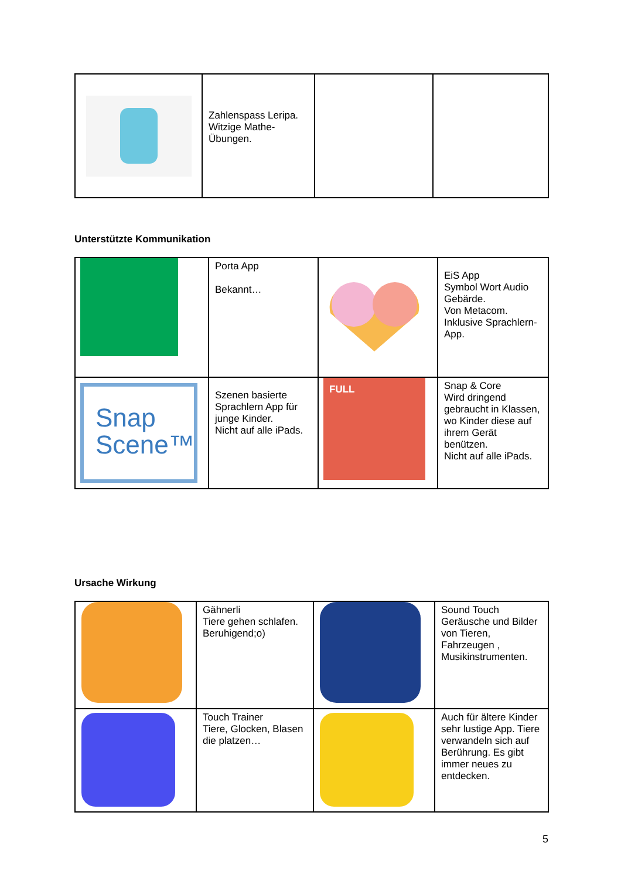| | Zahlenspass Leripa. Witzige Mathe-Übungen. | | |
Unterstützte Kommunikation
| | Porta App Bekannt… | | EiS App Symbol Wort Audio Gebärde. Von Metacom. Inklusive Sprachlern-App. |
| Snap Scene™ | Szenen basierte Sprachlern App für junge Kinder. Nicht auf alle iPads. | FULL | Snap & Core Wird dringend gebraucht in Klassen, wo Kinder diese auf ihrem Gerät benützen. Nicht auf alle iPads. |
Ursache Wirkung
| | Gähnerli Tiere gehen schlafen. Beruhigend;o) | | Sound Touch Geräusche und Bilder von Tieren, Fahrzeugen , Musikinstrumenten. |
| | Touch Trainer Tiere, Glocken, Blasen die platzen… | | Auch für ältere Kinder sehr lustige App. Tiere verwandeln sich auf Berührung. Es gibt immer neues zu entdecken. |
5